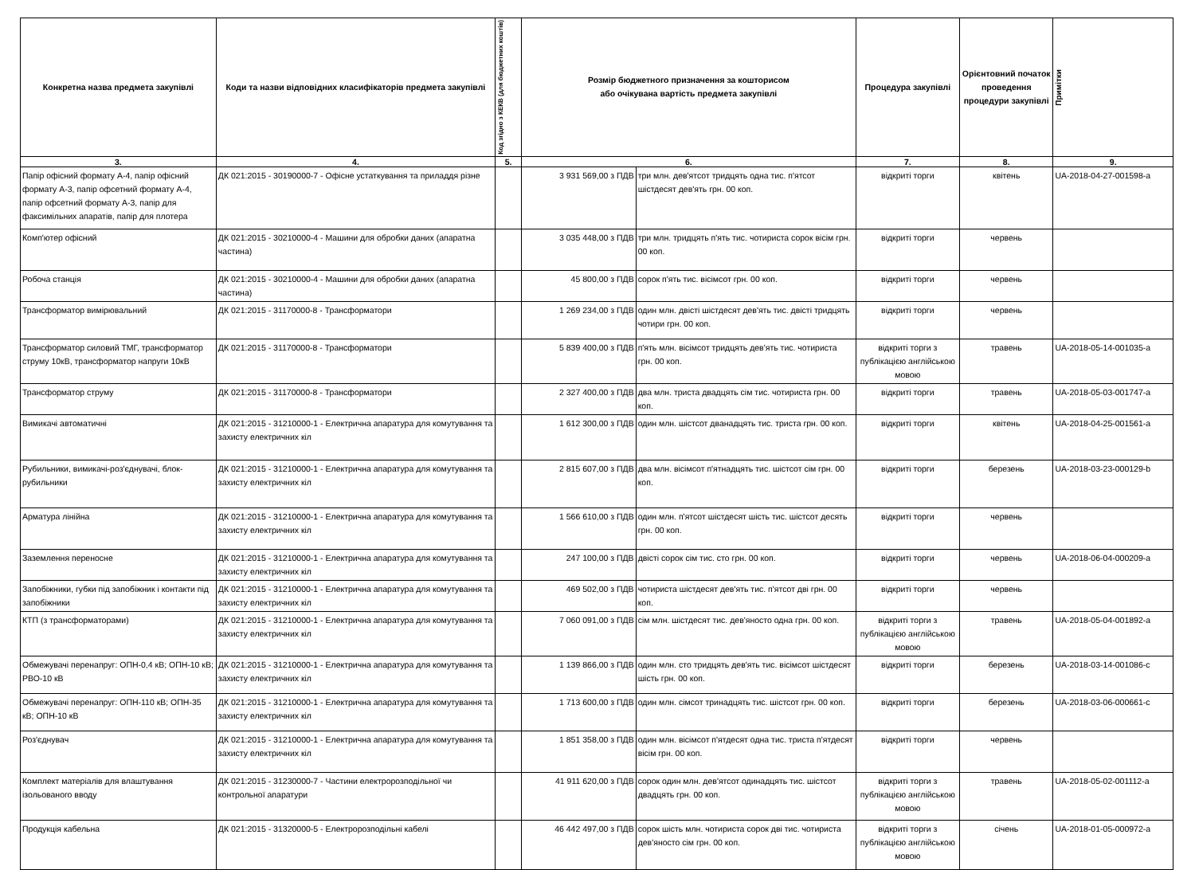| Конкретна назва предмета закупівлі | Коди та назви відповідних класифікаторів предмета закупівлі | Код згідно з КЕКВ (для бюджетних коштів) | Розмір бюджетного призначення за кошторисом або очікувана вартість предмета закупівлі | | Процедура закупівлі | Орієнтовний початок проведення процедури закупівлі | Примітки |
| --- | --- | --- | --- | --- | --- | --- | --- |
| 3. | 4. | 5. | 6. | | 7. | 8. | 9. |
| Папір офісний формату А-4, папір офісний формату А-3, папір офсетний формату А-4, папір офсетний формату А-3, папір для факсимільних апаратів, папір для плотера | ДК 021:2015 - 30190000-7 - Офісне устаткування та приладдя різне | | 3 931 569,00 з ПДВ | три млн. дев'ятсот тридцять одна тис. п'ятсот шістдесят дев'ять грн. 00 коп. | відкриті торги | квітень | UA-2018-04-27-001598-a |
| Комп'ютер офісний | ДК 021:2015 - 30210000-4 - Машини для обробки даних (апаратна частина) | | 3 035 448,00 з ПДВ | три млн. тридцять п'ять тис. чотириста сорок вісім грн. 00 коп. | відкриті торги | червень | |
| Робоча станція | ДК 021:2015 - 30210000-4 - Машини для обробки даних (апаратна частина) | | 45 800,00 з ПДВ | сорок п'ять тис. вісімсот грн. 00 коп. | відкриті торги | червень | |
| Трансформатор вимірювальний | ДК 021:2015 - 31170000-8 - Трансформатори | | 1 269 234,00 з ПДВ | один млн. двісті шістдесят дев'ять тис. двісті тридцять чотири грн. 00 коп. | відкриті торги | червень | |
| Трансформатор силовий ТМГ, трансформатор струму 10кВ, трансформатор напруги 10кВ | ДК 021:2015 - 31170000-8 - Трансформатори | | 5 839 400,00 з ПДВ | п'ять млн. вісімсот тридцять дев'ять тис. чотириста грн. 00 коп. | відкриті торги з публікацією англійською мовою | травень | UA-2018-05-14-001035-a |
| Трансформатор струму | ДК 021:2015 - 31170000-8 - Трансформатори | | 2 327 400,00 з ПДВ | два млн. триста двадцять сім тис. чотириста грн. 00 коп. | відкриті торги | травень | UA-2018-05-03-001747-a |
| Вимикачі автоматичні | ДК 021:2015 - 31210000-1 - Електрична апаратура для комутування та захисту електричних кіл | | 1 612 300,00 з ПДВ | один млн. шістсот дванадцять тис. триста грн. 00 коп. | відкриті торги | квітень | UA-2018-04-25-001561-a |
| Рубильники, вимикачі-роз'єднувачі, блок-рубильники | ДК 021:2015 - 31210000-1 - Електрична апаратура для комутування та захисту електричних кіл | | 2 815 607,00 з ПДВ | два млн. вісімсот п'ятнадцять тис. шістсот сім грн. 00 коп. | відкриті торги | березень | UA-2018-03-23-000129-b |
| Арматура лінійна | ДК 021:2015 - 31210000-1 - Електрична апаратура для комутування та захисту електричних кіл | | 1 566 610,00 з ПДВ | один млн. п'ятсот шістдесят шість тис. шістсот десять грн. 00 коп. | відкриті торги | червень | |
| Заземлення переносне | ДК 021:2015 - 31210000-1 - Електрична апаратура для комутування та захисту електричних кіл | | 247 100,00 з ПДВ | двісті сорок сім тис. сто грн. 00 коп. | відкриті торги | червень | UA-2018-06-04-000209-a |
| Запобіжники, губки під запобіжник і контакти під запобіжники | ДК 021:2015 - 31210000-1 - Електрична апаратура для комутування та захисту електричних кіл | | 469 502,00 з ПДВ | чотириста шістдесят дев'ять тис. п'ятсот дві грн. 00 коп. | відкриті торги | червень | |
| КТП (з трансформаторами) | ДК 021:2015 - 31210000-1 - Електрична апаратура для комутування та захисту електричних кіл | | 7 060 091,00 з ПДВ | сім млн. шістдесят тис. дев'яносто одна грн. 00 коп. | відкриті торги з публікацією англійською мовою | травень | UA-2018-05-04-001892-a |
| Обмежувачі перенапруг: ОПН-0,4 кВ; ОПН-10 кВ; РВО-10 кВ | ДК 021:2015 - 31210000-1 - Електрична апаратура для комутування та захисту електричних кіл | | 1 139 866,00 з ПДВ | один млн. сто тридцять дев'ять тис. вісімсот шістдесят шість грн. 00 коп. | відкриті торги | березень | UA-2018-03-14-001086-c |
| Обмежувачі перенапруг: ОПН-110 кВ; ОПН-35 кВ; ОПН-10 кВ | ДК 021:2015 - 31210000-1 - Електрична апаратура для комутування та захисту електричних кіл | | 1 713 600,00 з ПДВ | один млн. сімсот тринадцять тис. шістсот грн. 00 коп. | відкриті торги | березень | UA-2018-03-06-000661-c |
| Роз'єднувач | ДК 021:2015 - 31210000-1 - Електрична апаратура для комутування та захисту електричних кіл | | 1 851 358,00 з ПДВ | один млн. вісімсот п'ятдесят одна тис. триста п'ятдесят вісім грн. 00 коп. | відкриті торги | червень | |
| Комплект матеріалів для влаштування ізольованого вводу | ДК 021:2015 - 31230000-7 - Частини електророзподільної чи контрольної апаратури | | 41 911 620,00 з ПДВ | сорок один млн. дев'ятсот одинадцять тис. шістсот двадцять грн. 00 коп. | відкриті торги з публікацією англійською мовою | травень | UA-2018-05-02-001112-a |
| Продукція кабельна | ДК 021:2015 - 31320000-5 - Електророзподільні кабелі | | 46 442 497,00 з ПДВ | сорок шість млн. чотириста сорок дві тис. чотириста дев'яносто сім грн. 00 коп. | відкриті торги з публікацією англійською мовою | січень | UA-2018-01-05-000972-a |